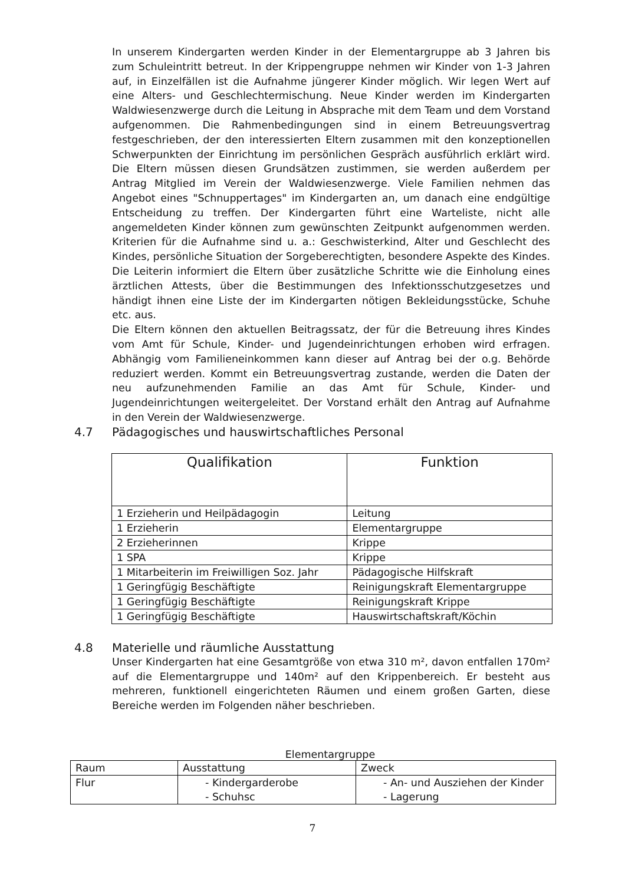In unserem Kindergarten werden Kinder in der Elementargruppe ab 3 Jahren bis zum Schuleintritt betreut. In der Krippengruppe nehmen wir Kinder von 1-3 Jahren auf, in Einzelfällen ist die Aufnahme jüngerer Kinder möglich. Wir legen Wert auf eine Alters- und Geschlechtermischung. Neue Kinder werden im Kindergarten Waldwiesenzwerge durch die Leitung in Absprache mit dem Team und dem Vorstand aufgenommen. Die Rahmenbedingungen sind in einem Betreuungsvertrag festgeschrieben, der den interessierten Eltern zusammen mit den konzeptionellen Schwerpunkten der Einrichtung im persönlichen Gespräch ausführlich erklärt wird. Die Eltern müssen diesen Grundsätzen zustimmen, sie werden außerdem per Antrag Mitglied im Verein der Waldwiesenzwerge. Viele Familien nehmen das Angebot eines "Schnuppertages" im Kindergarten an, um danach eine endgültige Entscheidung zu treffen. Der Kindergarten führt eine Warteliste, nicht alle angemeldeten Kinder können zum gewünschten Zeitpunkt aufgenommen werden. Kriterien für die Aufnahme sind u. a.: Geschwisterkind, Alter und Geschlecht des Kindes, persönliche Situation der Sorgeberechtigten, besondere Aspekte des Kindes. Die Leiterin informiert die Eltern über zusätzliche Schritte wie die Einholung eines ärztlichen Attests, über die Bestimmungen des Infektionsschutzgesetzes und händigt ihnen eine Liste der im Kindergarten nötigen Bekleidungsstücke, Schuhe etc. aus.
Die Eltern können den aktuellen Beitragssatz, der für die Betreuung ihres Kindes vom Amt für Schule, Kinder- und Jugendeinrichtungen erhoben wird erfragen. Abhängig vom Familieneinkommen kann dieser auf Antrag bei der o.g. Behörde reduziert werden. Kommt ein Betreuungsvertrag zustande, werden die Daten der neu aufzunehmenden Familie an das Amt für Schule, Kinder- und Jugendeinrichtungen weitergeleitet. Der Vorstand erhält den Antrag auf Aufnahme in den Verein der Waldwiesenzwerge.
4.7 Pädagogisches und hauswirtschaftliches Personal
| Qualifikation | Funktion |
| --- | --- |
| 1 Erzieherin und Heilpädagogin | Leitung |
| 1 Erzieherin | Elementargruppe |
| 2 Erzieherinnen | Krippe |
| 1 SPA | Krippe |
| 1 Mitarbeiterin im Freiwilligen Soz. Jahr | Pädagogische Hilfskraft |
| 1 Geringfügig Beschäftigte | Reinigungskraft Elementargruppe |
| 1 Geringfügig Beschäftigte | Reinigungskraft Krippe |
| 1 Geringfügig Beschäftigte | Hauswirtschaftskraft/Köchin |
4.8 Materielle und räumliche Ausstattung
Unser Kindergarten hat eine Gesamtgröße von etwa 310 m², davon entfallen 170m² auf die Elementargruppe und 140m² auf den Krippenbereich. Er besteht aus mehreren, funktionell eingerichteten Räumen und einem großen Garten, diese Bereiche werden im Folgenden näher beschrieben.
Elementargruppe
| Raum | Ausstattung | Zweck |
| Flur | - Kindergarderobe - Schuhsc | - An- und Ausziehen der Kinder - Lagerung |
7